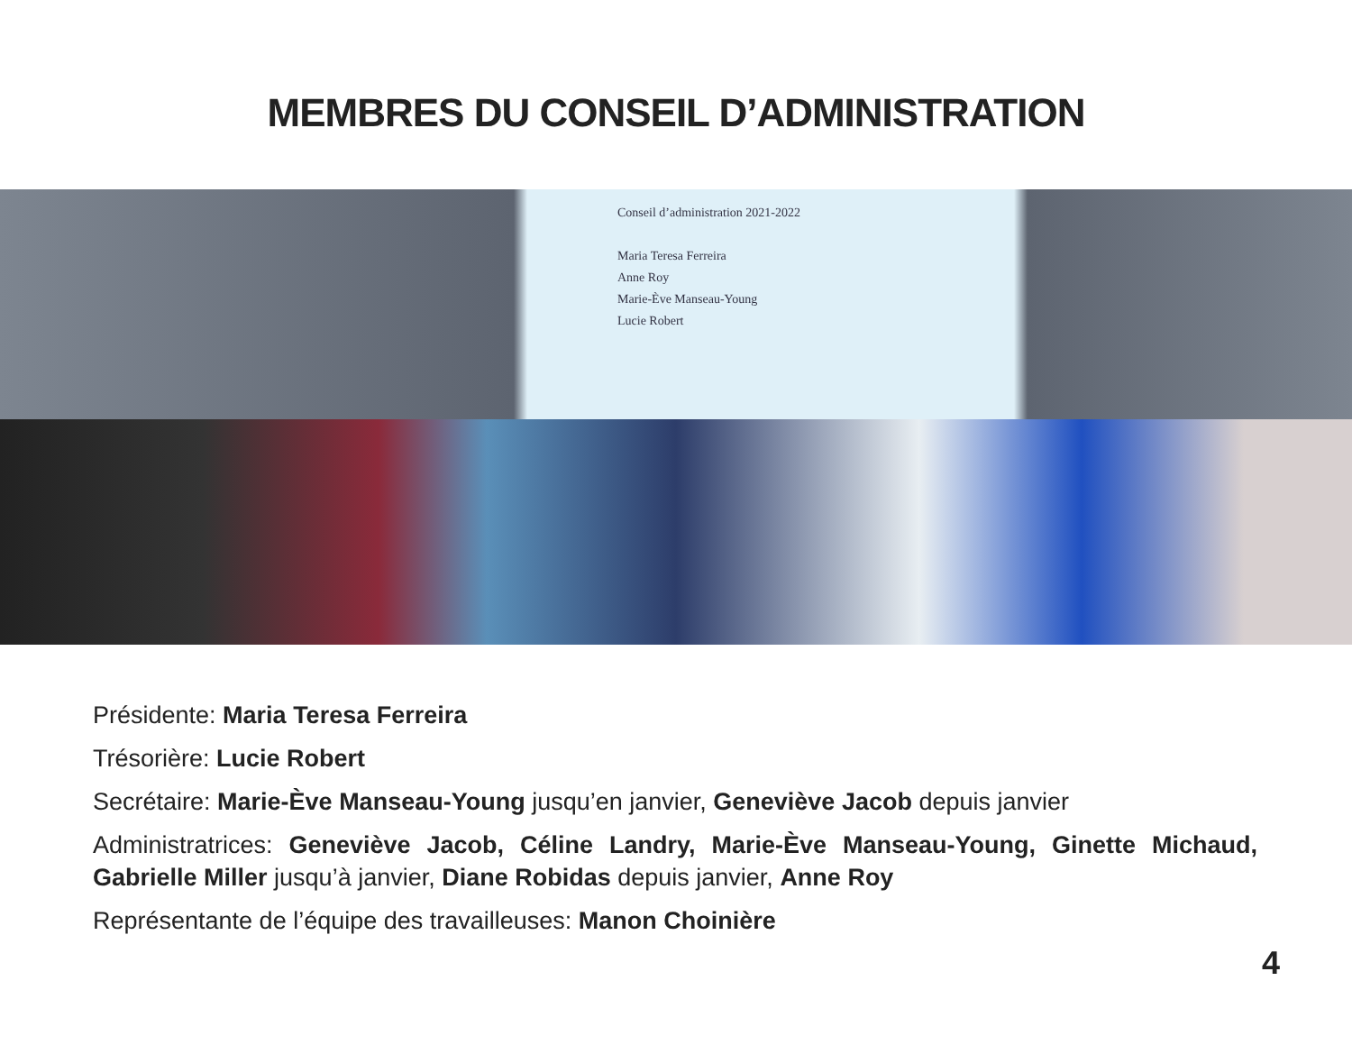MEMBRES DU CONSEIL D’ADMINISTRATION
Conseil d’administration 2021-2022
Maria Teresa Ferreira
Anne Roy
Marie-Ève Manseau-Young
Lucie Robert
Présidente: Maria Teresa Ferreira
Trésorière: Lucie Robert
Secrétaire: Marie-Ève Manseau-Young jusqu’en janvier, Geneviève Jacob depuis janvier
Administratrices: Geneviève Jacob, Céline Landry, Marie-Ève Manseau-Young, Ginette Michaud, Gabrielle Miller jusqu’à janvier, Diane Robidas depuis janvier, Anne Roy
Représentante de l’équipe des travailleuses: Manon Choinière
4